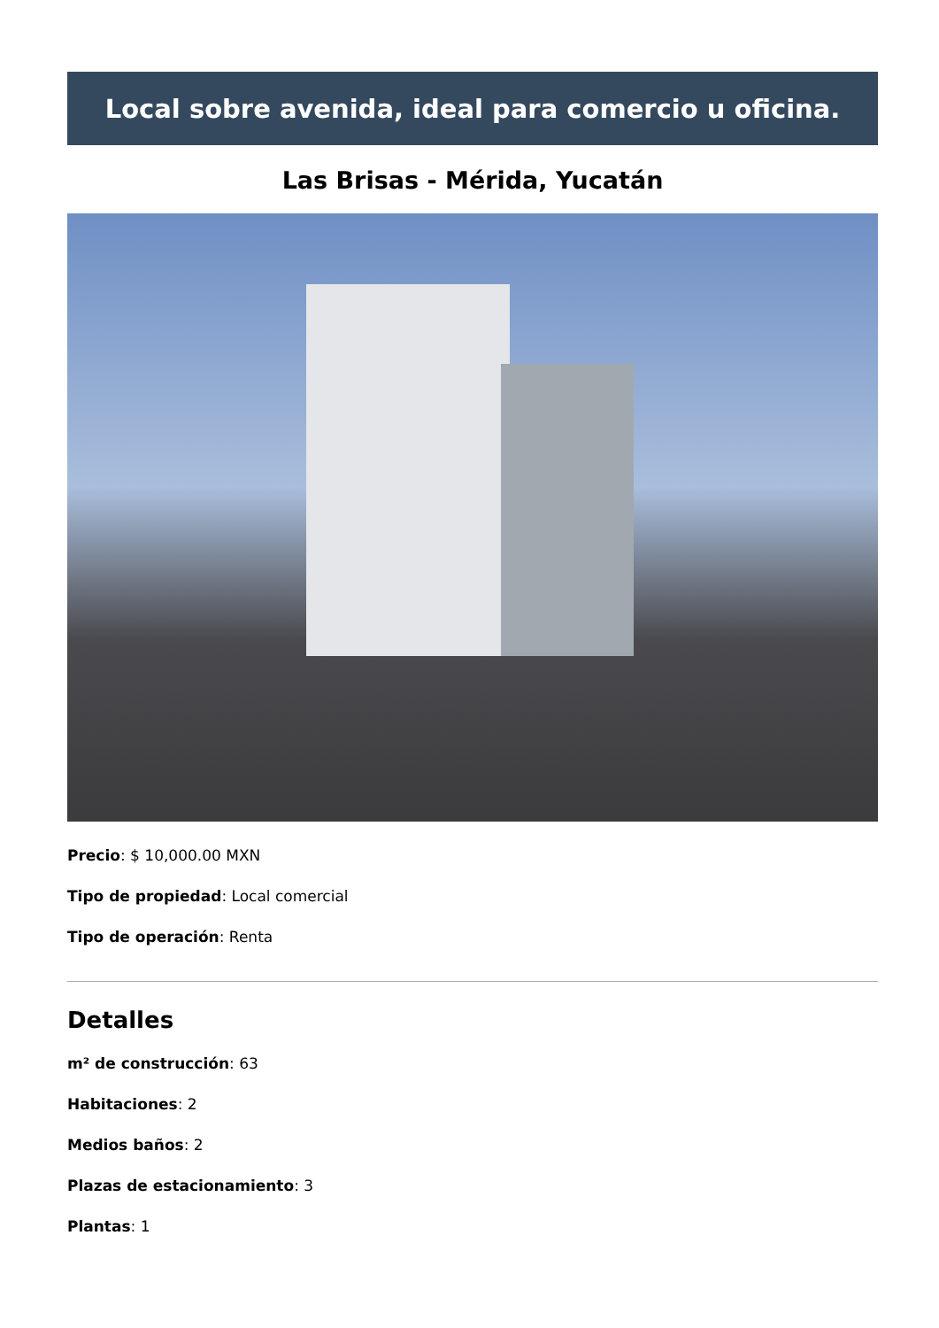Local sobre avenida, ideal para comercio u oficina.
Las Brisas - Mérida, Yucatán
Precio: $ 10,000.00 MXN
Tipo de propiedad: Local comercial
Tipo de operación: Renta
Detalles
m² de construcción: 63
Habitaciones: 2
Medios baños: 2
Plazas de estacionamiento: 3
Plantas: 1